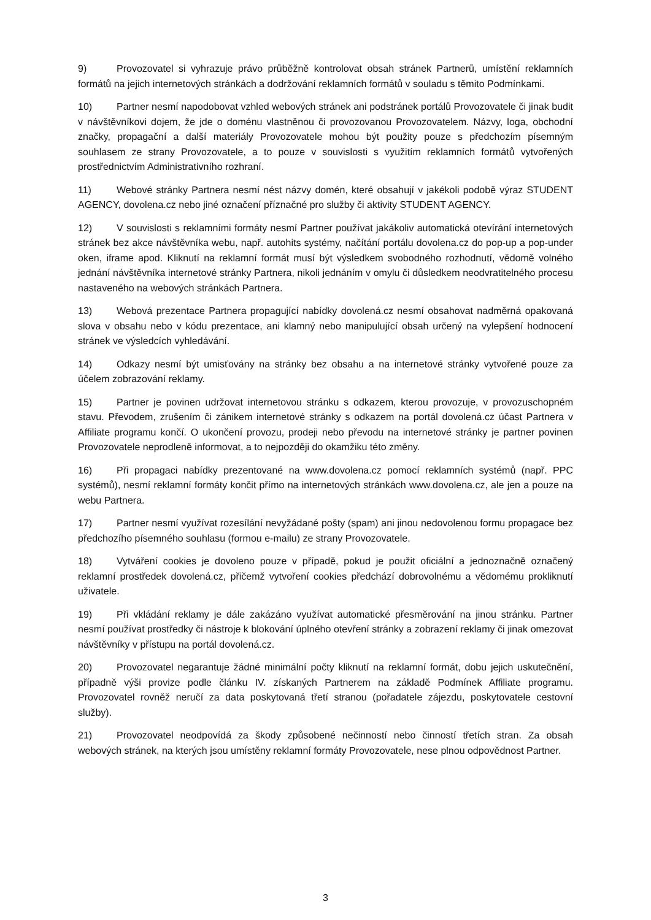9) Provozovatel si vyhrazuje právo průběžně kontrolovat obsah stránek Partnerů, umístění reklamních formátů na jejich internetových stránkách a dodržování reklamních formátů v souladu s těmito Podmínkami.
10) Partner nesmí napodobovat vzhled webových stránek ani podstránek portálů Provozovatele či jinak budit v návštěvníkovi dojem, že jde o doménu vlastněnou či provozovanou Provozovatelem. Názvy, loga, obchodní značky, propagační a další materiály Provozovatele mohou být použity pouze s předchozím písemným souhlasem ze strany Provozovatele, a to pouze v souvislosti s využitím reklamních formátů vytvořených prostřednictvím Administrativního rozhraní.
11) Webové stránky Partnera nesmí nést názvy domén, které obsahují v jakékoli podobě výraz STUDENT AGENCY, dovolena.cz nebo jiné označení příznačné pro služby či aktivity STUDENT AGENCY.
12) V souvislosti s reklamními formáty nesmí Partner používat jakákoliv automatická otevírání internetových stránek bez akce návštěvníka webu, např. autohits systémy, načítání portálu dovolena.cz do pop-up a pop-under oken, iframe apod. Kliknutí na reklamní formát musí být výsledkem svobodného rozhodnutí, vědomě volného jednání návštěvníka internetové stránky Partnera, nikoli jednáním v omylu či důsledkem neodvratitelného procesu nastaveného na webových stránkách Partnera.
13) Webová prezentace Partnera propagující nabídky dovolená.cz nesmí obsahovat nadměrná opakovaná slova v obsahu nebo v kódu prezentace, ani klamný nebo manipulující obsah určený na vylepšení hodnocení stránek ve výsledcích vyhledávání.
14) Odkazy nesmí být umisťovány na stránky bez obsahu a na internetové stránky vytvořené pouze za účelem zobrazování reklamy.
15) Partner je povinen udržovat internetovou stránku s odkazem, kterou provozuje, v provozuschopném stavu. Převodem, zrušením či zánikem internetové stránky s odkazem na portál dovolená.cz účast Partnera v Affiliate programu končí. O ukončení provozu, prodeji nebo převodu na internetové stránky je partner povinen Provozovatele neprodleně informovat, a to nejpozději do okamžiku této změny.
16) Při propagaci nabídky prezentované na www.dovolena.cz pomocí reklamních systémů (např. PPC systémů), nesmí reklamní formáty končit přímo na internetových stránkách www.dovolena.cz, ale jen a pouze na webu Partnera.
17) Partner nesmí využívat rozesílání nevyžádané pošty (spam) ani jinou nedovolenou formu propagace bez předchozího písemného souhlasu (formou e-mailu) ze strany Provozovatele.
18) Vytváření cookies je dovoleno pouze v případě, pokud je použit oficiální a jednoznačně označený reklamní prostředek dovolená.cz, přičemž vytvoření cookies předchází dobrovolnému a vědomému prokliknutí uživatele.
19) Při vkládání reklamy je dále zakázáno využívat automatické přesměrování na jinou stránku. Partner nesmí používat prostředky či nástroje k blokování úplného otevření stránky a zobrazení reklamy či jinak omezovat návštěvníky v přístupu na portál dovolená.cz.
20) Provozovatel negarantuje žádné minimální počty kliknutí na reklamní formát, dobu jejich uskutečnění, případně výši provize podle článku IV. získaných Partnerem na základě Podmínek Affiliate programu. Provozovatel rovněž neručí za data poskytovaná třetí stranou (pořadatele zájezdu, poskytovatele cestovní služby).
21) Provozovatel neodpovídá za škody způsobené nečinností nebo činností třetích stran. Za obsah webových stránek, na kterých jsou umístěny reklamní formáty Provozovatele, nese plnou odpovědnost Partner.
3